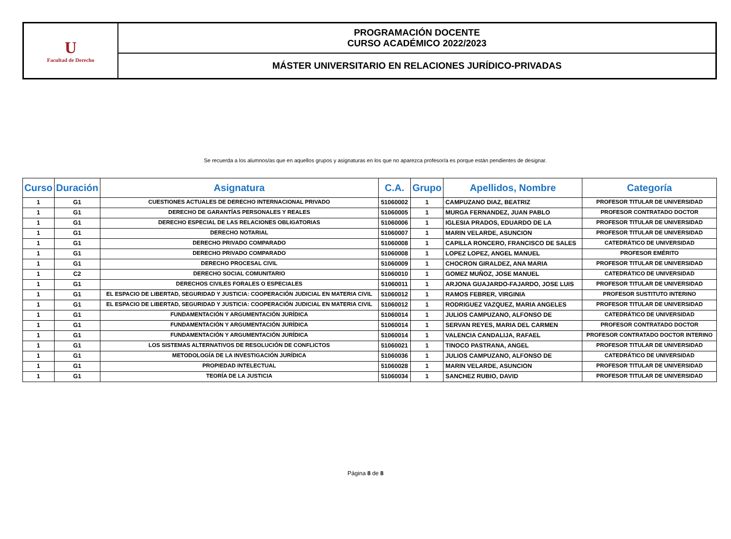| U Facultad de Derecho | PROGRAMACIÓN DOCENTE CURSO ACADÉMICO 2022/2023 |
| | MÁSTER UNIVERSITARIO EN RELACIONES JURÍDICO-PRIVADAS |
Se recuerda a los alumnos/as que en aquellos grupos y asignaturas en los que no aparezca profesor/a es porque están pendientes de designar.
| Curso | Duración | Asignatura | C.A. | Grupo | Apellidos, Nombre | Categoría |
| --- | --- | --- | --- | --- | --- | --- |
| 1 | G1 | CUESTIONES ACTUALES DE DERECHO INTERNACIONAL PRIVADO | 51060002 | 1 | CAMPUZANO DIAZ, BEATRIZ | PROFESOR TITULAR DE UNIVERSIDAD |
| 1 | G1 | DERECHO DE GARANTÍAS PERSONALES Y REALES | 51060005 | 1 | MURGA FERNANDEZ, JUAN PABLO | PROFESOR CONTRATADO DOCTOR |
| 1 | G1 | DERECHO ESPECIAL DE LAS RELACIONES OBLIGATORIAS | 51060006 | 1 | IGLESIA PRADOS, EDUARDO DE LA | PROFESOR TITULAR DE UNIVERSIDAD |
| 1 | G1 | DERECHO NOTARIAL | 51060007 | 1 | MARIN VELARDE, ASUNCION | PROFESOR TITULAR DE UNIVERSIDAD |
| 1 | G1 | DERECHO PRIVADO COMPARADO | 51060008 | 1 | CAPILLA RONCERO, FRANCISCO DE SALES | CATEDRÁTICO DE UNIVERSIDAD |
| 1 | G1 | DERECHO PRIVADO COMPARADO | 51060008 | 1 | LOPEZ LOPEZ, ANGEL MANUEL | PROFESOR EMÉRITO |
| 1 | G1 | DERECHO PROCESAL CIVIL | 51060009 | 1 | CHOCRON GIRALDEZ, ANA MARIA | PROFESOR TITULAR DE UNIVERSIDAD |
| 1 | C2 | DERECHO SOCIAL COMUNITARIO | 51060010 | 1 | GOMEZ MUÑOZ, JOSE MANUEL | CATEDRÁTICO DE UNIVERSIDAD |
| 1 | G1 | DERECHOS CIVILES FORALES O ESPECIALES | 51060011 | 1 | ARJONA GUAJARDO-FAJARDO, JOSE LUIS | PROFESOR TITULAR DE UNIVERSIDAD |
| 1 | G1 | EL ESPACIO DE LIBERTAD, SEGURIDAD Y JUSTICIA: COOPERACIÓN JUDICIAL EN MATERIA CIVIL | 51060012 | 1 | RAMOS FEBRER, VIRGINIA | PROFESOR SUSTITUTO INTERINO |
| 1 | G1 | EL ESPACIO DE LIBERTAD, SEGURIDAD Y JUSTICIA: COOPERACIÓN JUDICIAL EN MATERIA CIVIL | 51060012 | 1 | RODRIGUEZ VAZQUEZ, MARIA ANGELES | PROFESOR TITULAR DE UNIVERSIDAD |
| 1 | G1 | FUNDAMENTACIÓN Y ARGUMENTACIÓN JURÍDICA | 51060014 | 1 | JULIOS CAMPUZANO, ALFONSO DE | CATEDRÁTICO DE UNIVERSIDAD |
| 1 | G1 | FUNDAMENTACIÓN Y ARGUMENTACIÓN JURÍDICA | 51060014 | 1 | SERVAN REYES, MARIA DEL CARMEN | PROFESOR CONTRATADO DOCTOR |
| 1 | G1 | FUNDAMENTACIÓN Y ARGUMENTACIÓN JURÍDICA | 51060014 | 1 | VALENCIA CANDALIJA, RAFAEL | PROFESOR CONTRATADO DOCTOR INTERINO |
| 1 | G1 | LOS SISTEMAS ALTERNATIVOS DE RESOLUCIÓN DE CONFLICTOS | 51060021 | 1 | TINOCO PASTRANA, ANGEL | PROFESOR TITULAR DE UNIVERSIDAD |
| 1 | G1 | METODOLOGÍA DE LA INVESTIGACIÓN JURÍDICA | 51060036 | 1 | JULIOS CAMPUZANO, ALFONSO DE | CATEDRÁTICO DE UNIVERSIDAD |
| 1 | G1 | PROPIEDAD INTELECTUAL | 51060028 | 1 | MARIN VELARDE, ASUNCION | PROFESOR TITULAR DE UNIVERSIDAD |
| 1 | G1 | TEORÍA DE LA JUSTICIA | 51060034 | 1 | SANCHEZ RUBIO, DAVID | PROFESOR TITULAR DE UNIVERSIDAD |
Página 8 de 8